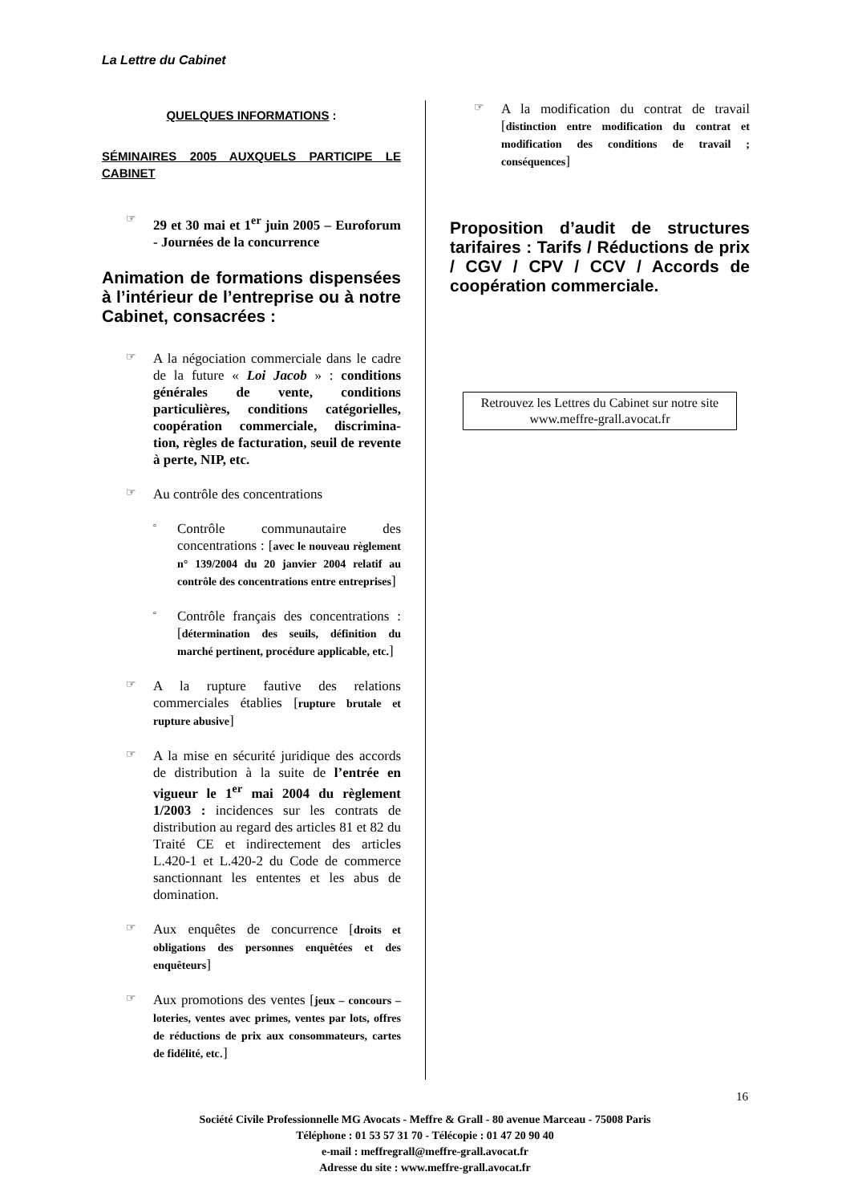La Lettre du Cabinet
QUELQUES INFORMATIONS :
SÉMINAIRES 2005 AUXQUELS PARTICIPE LE CABINET
☞
29 et 30 mai et 1<sup>er</sup> juin 2005 – Euroforum - Journées de la concurrence
Animation de formations dispensées à l’intérieur de l’entreprise ou à notre Cabinet, consacrées :
☞
A la négociation commerciale dans le cadre de la future « Loi Jacob » : conditions générales de vente, conditions particulières, conditions catégorielles, coopération commerciale, discrimina- tion, règles de facturation, seuil de revente à perte, NIP, etc.
☞
Au contrôle des concentrations
▫
Contrôle communautaire des concentrations : [avec le nouveau règlement n° 139/2004 du 20 janvier 2004 relatif au contrôle des concentrations entre entreprises]
▫
Contrôle français des concentrations : [détermination des seuils, définition du marché pertinent, procédure applicable, etc.]
☞
A la rupture fautive des relations commerciales établies [rupture brutale et rupture abusive]
☞
A la mise en sécurité juridique des accords de distribution à la suite de l’entrée en vigueur le 1<sup>er</sup> mai 2004 du règlement 1/2003 : incidences sur les contrats de distribution au regard des articles 81 et 82 du Traité CE et indirectement des articles L.420-1 et L.420-2 du Code de commerce sanctionnant les ententes et les abus de domination.
☞
Aux enquêtes de concurrence [droits et obligations des personnes enquêtées et des enquêteurs]
☞
Aux promotions des ventes [jeux – concours – loteries, ventes avec primes, ventes par lots, offres de réductions de prix aux consommateurs, cartes de fidélité, etc.]
☞
A la modification du contrat de travail [distinction entre modification du contrat et modification des conditions de travail ; conséquences]
Proposition d’audit de structures tarifaires : Tarifs / Réductions de prix / CGV / CPV / CCV / Accords de coopération commerciale.
Retrouvez les Lettres du Cabinet sur notre site www.meffre-grall.avocat.fr
16
Société Civile Professionnelle MG Avocats - Meffre & Grall - 80 avenue Marceau - 75008 Paris
Téléphone : 01 53 57 31 70 - Télécopie : 01 47 20 90 40
e-mail : meffregrall@meffre-grall.avocat.fr
Adresse du site : www.meffre-grall.avocat.fr